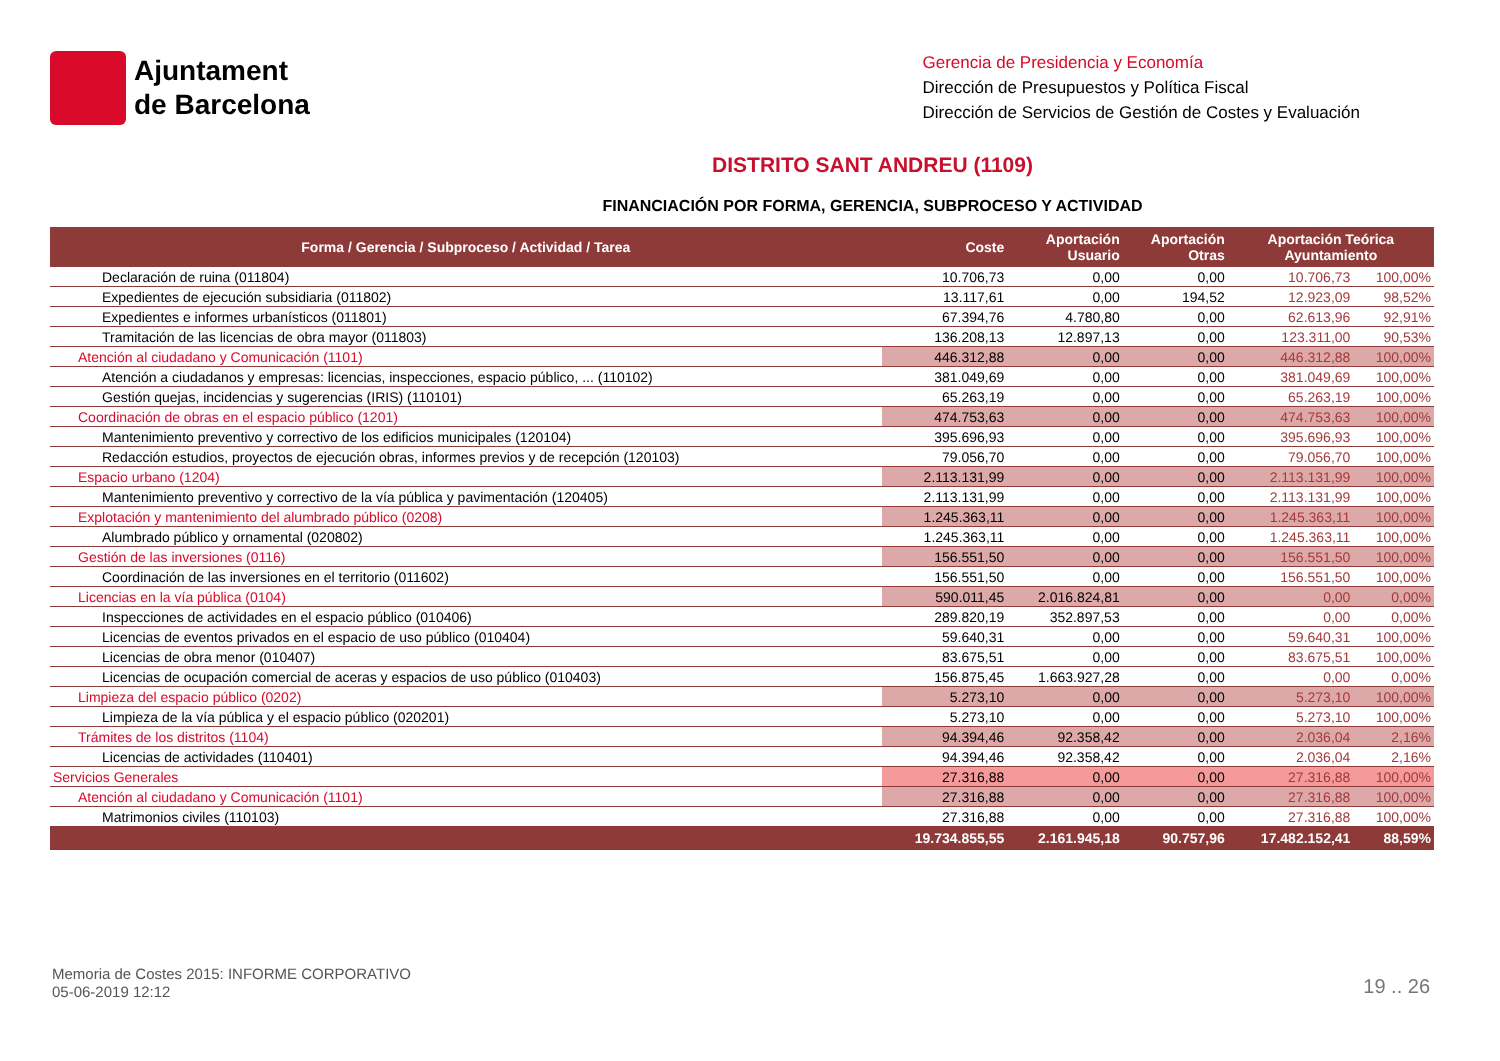Ajuntament
de Barcelona
Gerencia de Presidencia y Economía
Dirección de Presupuestos y Política Fiscal
Dirección de Servicios de Gestión de Costes y Evaluación
DISTRITO SANT ANDREU (1109)
FINANCIACIÓN POR FORMA, GERENCIA, SUBPROCESO Y ACTIVIDAD
| Forma / Gerencia / Subproceso / Actividad / Tarea | Coste | Aportación Usuario | Aportación Otras | Aportación Teórica Ayuntamiento | |
| --- | --- | --- | --- | --- | --- |
| Declaración de ruina (011804) | 10.706,73 | 0,00 | 0,00 | 10.706,73 | 100,00% |
| Expedientes de ejecución subsidiaria (011802) | 13.117,61 | 0,00 | 194,52 | 12.923,09 | 98,52% |
| Expedientes e informes urbanísticos (011801) | 67.394,76 | 4.780,80 | 0,00 | 62.613,96 | 92,91% |
| Tramitación de las licencias de obra mayor (011803) | 136.208,13 | 12.897,13 | 0,00 | 123.311,00 | 90,53% |
| Atención al ciudadano y Comunicación (1101) | 446.312,88 | 0,00 | 0,00 | 446.312,88 | 100,00% |
| Atención a ciudadanos y empresas: licencias, inspecciones, espacio público, ... (110102) | 381.049,69 | 0,00 | 0,00 | 381.049,69 | 100,00% |
| Gestión quejas, incidencias y sugerencias (IRIS) (110101) | 65.263,19 | 0,00 | 0,00 | 65.263,19 | 100,00% |
| Coordinación de obras en el espacio público (1201) | 474.753,63 | 0,00 | 0,00 | 474.753,63 | 100,00% |
| Mantenimiento preventivo y correctivo de los edificios municipales (120104) | 395.696,93 | 0,00 | 0,00 | 395.696,93 | 100,00% |
| Redacción estudios, proyectos de ejecución obras, informes previos y de recepción (120103) | 79.056,70 | 0,00 | 0,00 | 79.056,70 | 100,00% |
| Espacio urbano (1204) | 2.113.131,99 | 0,00 | 0,00 | 2.113.131,99 | 100,00% |
| Mantenimiento preventivo y correctivo de la vía pública y pavimentación (120405) | 2.113.131,99 | 0,00 | 0,00 | 2.113.131,99 | 100,00% |
| Explotación y mantenimiento del alumbrado público (0208) | 1.245.363,11 | 0,00 | 0,00 | 1.245.363,11 | 100,00% |
| Alumbrado público y ornamental (020802) | 1.245.363,11 | 0,00 | 0,00 | 1.245.363,11 | 100,00% |
| Gestión de las inversiones (0116) | 156.551,50 | 0,00 | 0,00 | 156.551,50 | 100,00% |
| Coordinación de las inversiones en el territorio (011602) | 156.551,50 | 0,00 | 0,00 | 156.551,50 | 100,00% |
| Licencias en la vía pública (0104) | 590.011,45 | 2.016.824,81 | 0,00 | 0,00 | 0,00% |
| Inspecciones de actividades en el espacio público (010406) | 289.820,19 | 352.897,53 | 0,00 | 0,00 | 0,00% |
| Licencias de eventos privados en el espacio de uso público (010404) | 59.640,31 | 0,00 | 0,00 | 59.640,31 | 100,00% |
| Licencias de obra menor (010407) | 83.675,51 | 0,00 | 0,00 | 83.675,51 | 100,00% |
| Licencias de ocupación comercial de aceras y espacios de uso público (010403) | 156.875,45 | 1.663.927,28 | 0,00 | 0,00 | 0,00% |
| Limpieza del espacio público (0202) | 5.273,10 | 0,00 | 0,00 | 5.273,10 | 100,00% |
| Limpieza de la vía pública y el espacio público (020201) | 5.273,10 | 0,00 | 0,00 | 5.273,10 | 100,00% |
| Trámites de los distritos (1104) | 94.394,46 | 92.358,42 | 0,00 | 2.036,04 | 2,16% |
| Licencias de actividades (110401) | 94.394,46 | 92.358,42 | 0,00 | 2.036,04 | 2,16% |
| Servicios Generales | 27.316,88 | 0,00 | 0,00 | 27.316,88 | 100,00% |
| Atención al ciudadano y Comunicación (1101) | 27.316,88 | 0,00 | 0,00 | 27.316,88 | 100,00% |
| Matrimonios civiles (110103) | 27.316,88 | 0,00 | 0,00 | 27.316,88 | 100,00% |
| | 19.734.855,55 | 2.161.945,18 | 90.757,96 | 17.482.152,41 | 88,59% |
Memoria de Costes 2015: INFORME CORPORATIVO
05-06-2019 12:12
19 .. 26